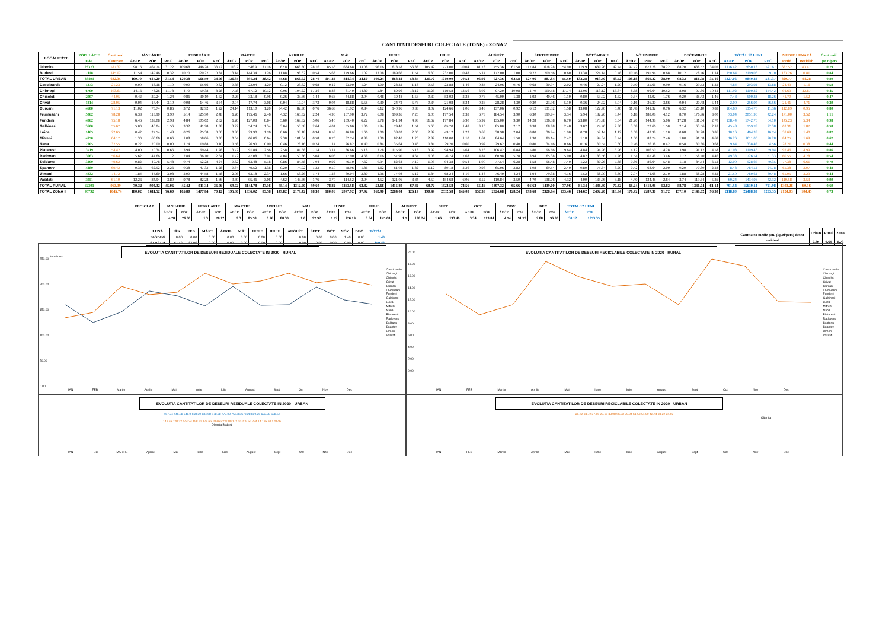CANTITATI DESEURI COLECTATE (TONE) - ZONA 2
| LOCALITATE | POPULATIE | Cant.med | IANUARIE | | | FEBRUARIE | | | MARTIE | | | APRILIE | | | MAI | | | IUNIE | | | IULIE | | | AUGUST | | | SEPTEMBRIE | | | OCTOMBRIE | | | NOIEMBRIE | | | DECEMBRIE | | | TOTAL 12 LUNI | | | MEDIE LUNARA | | Cant rezid. |
| --- | --- | --- | --- | --- | --- | --- | --- | --- | --- | --- | --- | --- | --- | --- | --- | --- | --- | --- | --- | --- | --- | --- | --- | --- | --- | --- | --- | --- | --- | --- | --- | --- | --- | --- | --- | --- | --- | --- | --- | --- | --- | --- | --- | --- |
| | UAT | Contract | AE/IP | POP | REC | AE/IP | POP | REC | AE/IP | POP | REC | AE/IP | POP | REC | AE/IP | POP | REC | AE/IP | POP | REC | AE/IP | POP | REC | AE/IP | POP | REC | AE/IP | POP | REC | AE/IP | POP | REC | AE/IP | POP | REC | AE/IP | POP | REC | AE/IP | POP | REC | Rezid | Reciclab | pe zi/pers |
| Oltenita | 26373 | 537.32 | 98.16 | 467.74 | 31.22 | 109.68 | 446.28 | 33.72 | 113.2 | 546.9 | 37.16 | 62.8 | 668.30 | 28.16 | 85.56 | 634.68 | 33.08 | 96.16 | 678.58 | 56.83 | 105.42 | 773.00 | 70.04 | 81.78 | 755.36 | 61.58 | 117.84 | 678.28 | 54.90 | 119.9 | 689.26 | 42.74 | 97.72 | 673.28 | 38.22 | 88.20 | 638.52 | 34.02 | 1176.42 | 7650.18 | 521.67 | 637.52 | 43.47 | 0.79 |
| Budesti | 7118 | 145.02 | 11.54 | 149.46 | 0.32 | 10.70 | 120.22 | 0.34 | 13.14 | 144.34 | 1.26 | 11.88 | 198.62 | 0.54 | 15.68 | 179.66 | 1.02 | 13.08 | 189.66 | 1.54 | 16.30 | 237.00 | 0.48 | 15.14 | 172.00 | 1.00 | 9.22 | 209.56 | 0.60 | 13.38 | 224.14 | 0.78 | 10.46 | 195.94 | 0.68 | 10.12 | 178.46 | 1.14 | 150.64 | 2199.06 | 9.70 | 183.26 | 0.81 | 0.84 |
| TOTAL URBAN | 33491 | 682.35 | 109.70 | 617.20 | 31.54 | 120.38 | 566.50 | 34.06 | 126.34 | 691.24 | 38.42 | 74.68 | 866.92 | 28.70 | 101.24 | 814.34 | 34.10 | 109.24 | 868.24 | 58.37 | 121.72 | 1010.00 | 70.52 | 96.92 | 927.36 | 62.58 | 127.06 | 887.84 | 55.50 | 133.28 | 913.40 | 43.52 | 108.18 | 869.22 | 38.90 | 98.32 | 816.98 | 35.16 | 1327.06 | 9849.24 | 531.37 | 820.77 | 44.28 | 0.80 |
| Cascioarele | 1373 | 21.23 | 0.00 | 18.18 | 1.10 | 0.00 | 15.66 | 0.82 | 0.38 | 22.94 | 1.20 | 0.12 | 23.62 | 0.68 | 0.12 | 23.00 | 1.24 | 1.00 | 28.32 | 1.18 | 0.58 | 23.88 | 1.46 | 0.84 | 24.96 | 0.76 | 0.68 | 30.94 | 2.02 | 0.46 | 27.24 | 1.20 | 0.50 | 25.66 | 0.90 | 0.16 | 29.52 | 1.32 | 4.84 | 293.92 | 13.88 | 24.49 | 1.16 | 0.58 |
| Chirnogi | 6700 | 103.61 | 14.16 | 73.26 | 11.78 | 4.70 | 59.38 | 8.28 | 7.78 | 67.12 | 10.12 | 9.96 | 104.22 | 17.36 | 8.88 | 81.40 | 14.80 | 5.84 | 89.96 | 13.12 | 11.26 | 119.58 | 13.56 | 6.02 | 97.20 | 10.08 | 11.70 | 100.58 | 17.74 | 13.96 | 113.12 | 16.64 | 8.68 | 96.64 | 10.52 | 8.98 | 97.86 | 10.42 | 111.92 | 1100.32 | 154.42 | 91.69 | 12.87 | 0.45 |
| Chiselet | 2907 | 44.95 | 0.42 | 39.24 | 1.24 | 0.86 | 30.10 | 1.52 | 0.26 | 33.18 | 0.96 | 0.26 | 38.86 | 1.44 | 0.68 | 44.88 | 2.04 | 0.48 | 39.48 | 1.56 | 0.30 | 53.92 | 2.28 | 0.76 | 45.00 | 1.38 | 1.92 | 40.46 | 1.10 | 0.80 | 53.92 | 1.52 | 0.54 | 42.92 | 1.76 | 0.20 | 38.42 | 1.46 | 7.48 | 500.38 | 18.26 | 41.70 | 1.52 | 0.47 |
| Crivat | 1814 | 28.05 | 0.04 | 17.44 | 3.10 | 0.08 | 14.46 | 3.54 | 0.04 | 17.74 | 3.08 | 0.04 | 17.94 | 3.72 | 0.04 | 18.88 | 5.58 | 0.30 | 24.72 | 5.76 | 0.34 | 21.98 | 8.24 | 0.26 | 28.28 | 4.30 | 0.30 | 23.96 | 5.10 | 0.36 | 24.72 | 5.04 | 0.16 | 26.30 | 3.66 | 0.04 | 20.48 | 5.44 | 2.00 | 256.90 | 56.56 | 21.41 | 4.71 | 0.39 |
| Curcani | 4600 | 71.13 | 11.02 | 75.74 | 0.86 | 3.72 | 82.92 | 1.22 | 24.14 | 113.10 | 1.20 | 34.42 | 82.90 | 0.76 | 36.68 | 81.92 | 0.84 | 6.12 | 140.96 | 0.88 | 8.02 | 124.66 | 1.06 | 3.48 | 137.06 | 0.92 | 6.12 | 131.32 | 1.58 | 13.08 | 122.70 | 0.40 | 11.48 | 141.32 | 0.76 | 6.32 | 120.10 | 0.88 | 164.60 | 1354.70 | 11.36 | 112.89 | 0.95 | 0.80 |
| Frumusani | 5062 | 78.28 | 6.38 | 113.90 | 3.90 | 5.14 | 125.90 | 2.48 | 6.26 | 175.46 | 2.46 | 4.32 | 160.32 | 2.24 | 4.96 | 167.90 | 3.72 | 6.08 | 199.36 | 7.26 | 6.00 | 177.54 | 2.38 | 6.78 | 184.54 | 3.90 | 6.30 | 199.74 | 3.34 | 5.94 | 182.26 | 3.44 | 6.18 | 188.08 | 4.12 | 8.70 | 176.96 | 3.00 | 73.04 | 2051.96 | 42.24 | 171.00 | 3.52 | 1.11 |
| Fundeni | 4862 | 75.18 | 6.46 | 139.08 | 2.98 | 4.84 | 105.62 | 2.82 | 6.26 | 127.08 | 6.84 | 5.60 | 169.82 | 5.06 | 5.40 | 159.40 | 6.22 | 5.78 | 141.94 | 4.98 | 11.62 | 177.84 | 5.90 | 15.92 | 135.00 | 9.30 | 14.28 | 136.38 | 6.70 | 23.80 | 173.98 | 5.54 | 21.20 | 144.98 | 5.06 | 17.28 | 131.64 | 2.70 | 138.44 | 1742.76 | 64.10 | 145.23 | 5.34 | 0.98 |
| Galbinasi | 3600 | 55.67 | 5.00 | 46.04 | 1.56 | 3.32 | 41.98 | 1.38 | 3.22 | 54.74 | 1.34 | 3.04 | 50.58 | 2.64 | 4.04 | 55.66 | 1.36 | 5.94 | 79.40 | 1.54 | 5.60 | 65.70 | 1.48 | 3.10 | 85.80 | 2.12 | 3.38 | 68.88 | 2.48 | 3.02 | 74.76 | 2.80 | 3.68 | 72.66 | 1.50 | 2.14 | 63.56 | 2.18 | 45.48 | 759.76 | 22.38 | 63.31 | 1.87 | 0.58 |
| Luica | 1465 | 22.65 | 0.42 | 27.54 | 1.48 | 0.26 | 25.38 | 0.66 | 0.80 | 29.90 | 1.76 | 0.66 | 38.18 | 0.94 | 0.58 | 46.80 | 1.66 | 1.00 | 38.02 | 2.00 | 2.82 | 49.12 | 1.22 | 0.68 | 38.98 | 2.04 | 0.80 | 36.94 | 1.90 | 0.78 | 52.14 | 1.12 | 0.68 | 43.98 | 1.10 | 0.68 | 37.28 | 0.86 | 10.16 | 464.26 | 16.74 | 38.69 | 1.40 | 0.87 |
| Mitreni | 4150 | 64.17 | 1.30 | 66.66 | 0.66 | 1.08 | 58.06 | 0.36 | 0.64 | 66.06 | 0.64 | 2.30 | 101.64 | 0.58 | 0.70 | 82.74 | 0.88 | 1.30 | 82.40 | 1.26 | 2.82 | 110.00 | 1.10 | 1.64 | 84.64 | 1.50 | 1.30 | 89.14 | 2.42 | 1.18 | 94.34 | 3.74 | 1.00 | 83.74 | 2.46 | 1.00 | 91.58 | 4.68 | 16.26 | 1011.00 | 20.28 | 84.25 | 1.69 | 0.67 |
| Nana | 2105 | 32.55 | 0.22 | 20.00 | 0.00 | 1.74 | 19.88 | 0.10 | 0.58 | 26.90 | 0.00 | 0.46 | 28.16 | 0.24 | 1.14 | 26.82 | 0.40 | 0.84 | 35.64 | 0.46 | 0.84 | 29.20 | 0.60 | 0.92 | 29.62 | 0.40 | 0.80 | 34.46 | 0.66 | 0.76 | 30.54 | 0.60 | 0.76 | 26.38 | 0.42 | 0.58 | 30.86 | 0.68 | 9.64 | 338.46 | 4.56 | 28.21 | 0.38 | 0.44 |
| Plataresti | 3519 | 54.42 | 4.00 | 70.34 | 0.66 | 3.94 | 69.44 | 1.28 | 3.72 | 91.84 | 2.56 | 2.58 | 84.68 | 7.14 | 3.14 | 86.66 | 5.18 | 3.78 | 115.90 | 5.18 | 3.92 | 94.94 | 5.64 | 3.26 | 106.42 | 6.84 | 5.80 | 96.66 | 9.64 | 4.84 | 94.96 | 6.96 | 4.12 | 106.50 | 4.28 | 3.98 | 91.12 | 4.58 | 47.08 | 1109.46 | 59.94 | 92.46 | 4.99 | 0.86 |
| Radovanu | 3663 | 56.64 | 5.62 | 44.66 | 1.12 | 2.84 | 36.10 | 2.64 | 1.72 | 47.08 | 3.04 | 4.04 | 50.36 | 5.04 | 6.06 | 77.90 | 4.68 | 6.16 | 57.90 | 4.67 | 6.08 | 76.74 | 7.68 | 4.84 | 60.98 | 5.28 | 3.94 | 65.38 | 5.00 | 4.82 | 83.56 | 4.26 | 1.54 | 67.48 | 3.46 | 1.72 | 58.40 | 4.46 | 49.38 | 726.54 | 51.33 | 60.55 | 4.28 | 0.54 |
| Soldanu | 3209 | 49.62 | 0.82 | 49.78 | 5.48 | 0.74 | 52.28 | 4.24 | 0.82 | 63.48 | 5.18 | 0.86 | 84.48 | 7.04 | 0.92 | 76.10 | 7.62 | 0.94 | 82.64 | 7.19 | 1.06 | 94.38 | 9.54 | 1.00 | 77.54 | 6.28 | 1.58 | 96.48 | 7.40 | 1.22 | 80.26 | 7.38 | 0.86 | 86.64 | 5.48 | 1.18 | 84.54 | 6.52 | 12.00 | 928.60 | 79.35 | 77.38 | 6.61 | 0.79 |
| Spantov | 4489 | 69.42 | 0.36 | 62.92 | 2.26 | 0.38 | 47.32 | 1.28 | 0.84 | 49.52 | 1.38 | 0.20 | 74.92 | 1.22 | 0.50 | 58.96 | 1.86 | 1.62 | 61.02 | 1.82 | 1.12 | 80.18 | 2.26 | 0.96 | 65.06 | 2.82 | 1.08 | 69.54 | 2.40 | 0.80 | 75.64 | 3.20 | 0.42 | 68.64 | 2.00 | 0.20 | 70.80 | 2.28 | 8.48 | 784.52 | 24.78 | 65.38 | 2.07 | 0.48 |
| Ulmeni | 4832 | 74.72 | 1.84 | 44.60 | 3.08 | 2.00 | 44.58 | 1.58 | 2.06 | 63.18 | 2.34 | 1.66 | 58.26 | 1.74 | 1.28 | 60.04 | 2.80 | 1.96 | 77.08 | 5.12 | 1.84 | 68.24 | 4.10 | 1.48 | 76.40 | 4.24 | 1.94 | 79.38 | 4.16 | 1.52 | 68.90 | 3.30 | 2.04 | 71.68 | 2.70 | 1.88 | 68.28 | 4.32 | 21.50 | 780.62 | 39.48 | 65.05 | 3.29 | 0.44 |
| Vasilati | 3951 | 61.10 | 12.26 | 84.94 | 3.80 | 9.78 | 82.28 | 1.86 | 9.50 | 95.46 | 3.06 | 4.62 | 143.56 | 1.76 | 3.70 | 114.52 | 2.94 | 4.52 | 121.06 | 3.84 | 4.50 | 154.68 | 6.06 | 3.52 | 119.84 | 3.50 | 4.70 | 138.76 | 4.32 | 4.00 | 135.76 | 3.18 | 4.40 | 124.48 | 2.64 | 3.74 | 119.64 | 5.36 | 69.24 | 1434.98 | 42.32 | 119.58 | 3.53 | 0.99 |
| TOTAL RURAL | 62301 | 963.39 | 70.32 | 994.32 | 45.06 | 45.42 | 911.34 | 36.06 | 69.02 | 1144.78 | 47.16 | 75.14 | 1312.50 | 59.60 | 78.82 | 1263.58 | 63.82 | 53.66 | 1415.80 | 67.82 | 68.72 | 1522.58 | 74.56 | 55.46 | 1397.32 | 65.66 | 66.62 | 1439.00 | 77.96 | 81.34 | 1488.80 | 70.32 | 68.24 | 1418.08 | 52.82 | 58.78 | 1331.04 | 61.14 | 791.54 | 15639.14 | 721.98 | 1303.26 | 60.16 | 0.69 |
| TOTAL ZONA II | 95792 | 1645.74 | 180.02 | 1611.52 | 76.60 | 165.80 | 1477.84 | 70.12 | 195.36 | 1836.02 | 85.58 | 149.82 | 2179.42 | 88.30 | 180.06 | 2077.92 | 97.92 | 162.90 | 2284.04 | 126.19 | 190.44 | 2532.58 | 145.08 | 152.38 | 2324.68 | 128.24 | 193.68 | 2326.84 | 133.46 | 214.62 | 2402.20 | 113.84 | 176.42 | 2287.30 | 91.72 | 157.10 | 2148.02 | 96.30 | 2118.60 | 25488.38 | 1253.35 | 2124.03 | 104.45 | 0.73 |
| RECICLAB | IANUARIE | | FEBRUARIE | | MARTIE | | APRILIE | | MAI | | IUNIE | | IULIE | | AUGUST | | SEPT. | | OCT. | | NOV. | | DEC. | | TOTAL 12 LUNI | |
| --- | --- | --- | --- | --- | --- | --- | --- | --- | --- | --- | --- | --- | --- | --- | --- | --- | --- | --- | --- | --- | --- | --- | --- | --- | --- | --- |
| | AE/IP | POP | AE/IP | POP | AE/IP | POP | AE/IP | POP | AE/IP | POP | AE/IP | POP | AE/IP | POP | AE/IP | POP | AE/IP | POP | AE/IP | POP | AE/IP | POP | AE/IP | POP | AE/IP | POP |
| | 4.28 | 76.60 | 1.3 | 70.12 | 2.3 | 85.58 | 0.96 | 88.30 | 1.6 | 97.92 | 1.72 | 126.19 | 3.64 | 145.08 | 1.7 | 128.24 | 1.66 | 133.46 | 3.34 | 113.84 | 4.74 | 91.72 | 2.88 | 96.30 | 30.12 | 1253.35 |
| LUNA | IAN | FEB | MART | APRIL | MAI | IUNIE | IULIE | AUGUST | SEPT. | OCT | NOV | DEC | TOTAL |
| --- | --- | --- | --- | --- | --- | --- | --- | --- | --- | --- | --- | --- | --- |
| BIODEG | 0.00 | 0.00 | 0.00 | 0.00 | 0.00 | 0.00 | 0.00 | 0.00 | 0.00 | 0.00 | 1.40 | 0.00 | 1.40 |
| STRADA | 67.42 | 83.06 | 0.00 | 0.00 | 0.00 | 0.00 | 0.00 | 0.00 | 0.00 | 0.00 | 0.00 | 0.00 | 150.48 |
| Cantitatea medie gen. (kg/zi/pers) deseu rezidual | Urban | Rural | Zona |
| --- | --- | --- | --- |
| | 0.80 | 0.69 | 0.73 |
250.00
200.00
150.00
100.00
50.00
0.00
tone/luna
EVOLUTIA CANTITATILOR DE DESEURI REZIDUALE COLECTATE IN 2020 - RURAL
Cascioarele
Chirnogi
Chiselet
Crivat
Curcani
Frumusani
Fundeni
Galbinasi
Luica
Mitreni
Nana
Plataresti
Radovanu
Soldanu
Spantov
Ulmeni
Vasilati
IAN FEB Martie Aprilie Mai Iunie Iulie August Sept Oct Nov Dec
20.00
18.00
16.00
14.00
12.00
10.00
8.00
6.00
4.00
2.00
0.00
EVOLUTIA CANTITATILOR DE DESEURI RECICLABILE COLECTATE IN 2020 - RURAL
Cascioarele
Chirnogi
Chiselet
Crivat
Curcani
Frumusani
Fundeni
Galbinasi
Luica
Mitreni
Nana
Platarești
Radovanu
Soldanu
Spantov
Ulmeni
Vasilati
IAN FEB Martie Aprilie Mai Iunie Iulie August Sept Oct Nov Dec
EVOLUTIA CANTITATILOR DE DESEURI REZIDUALE COLECTATE IN 2020 - URBAN
467.74 446.28 546.9 668.30 634.68 678.58 773.00 755.36 678.28 689.26 673.28 638.52
149.46 120.22 144.34 198.62 179.66 189.66 237.00 172.00 209.56 224.14 195.94 178.46
Oltenita Budesti
IAN FEB MARTIE Aprilie Mai Iunie Iulie August Sept Oct Nov Dec
EVOLUTIA CANTITATILOR DE DESEURI RECICLABILE COLECTATE IN 2020 - URBAN
31.22 33.72 37.16 28.16 33.08 56.83 70.04 61.58 54.90 42.74 38.22 34.02
Oltenita
IAN FEB Martie Aprilie Mai Iunie Iulie August Sept Oct Nov Dec